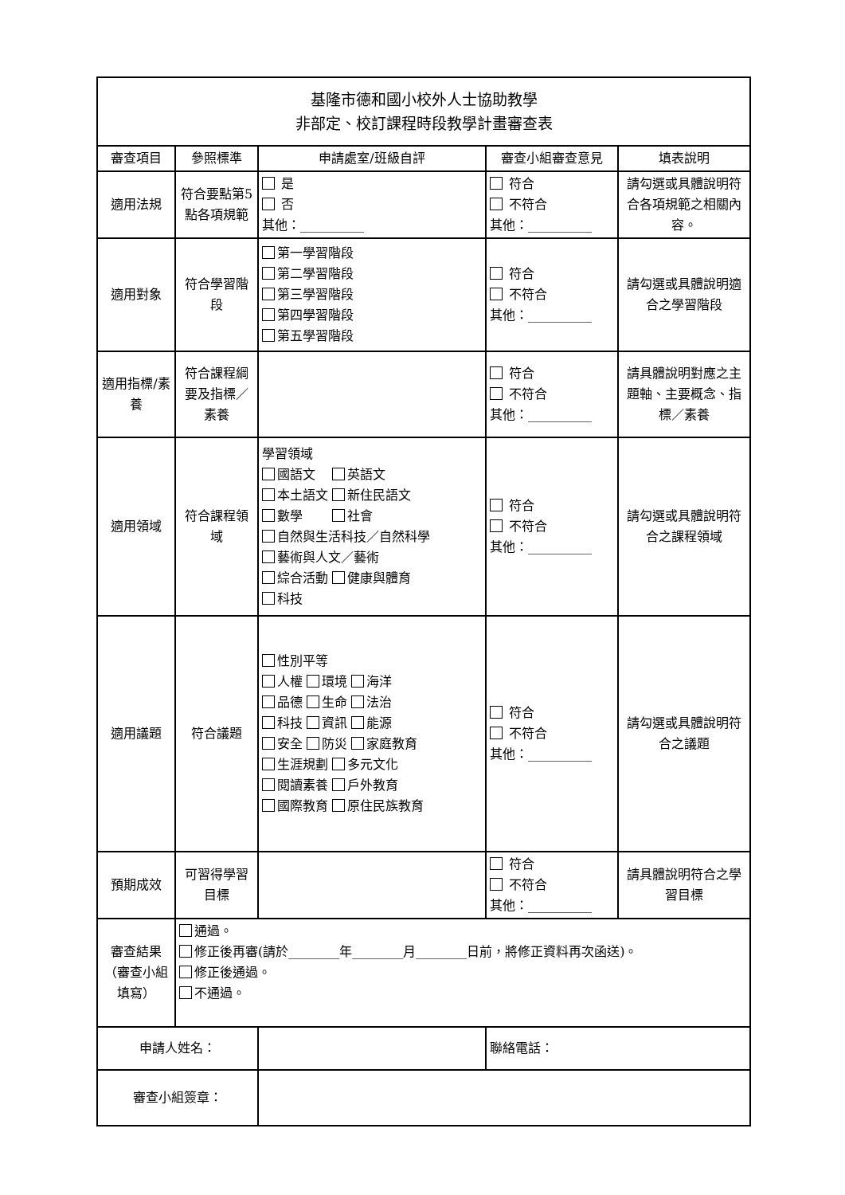| 基隆市德和國小校外人士協助教學 非部定、校訂課程時段教學計畫審查表 | | | | |
| 審查項目 | 參照標準 | 申請處室/班級自評 | 審查小組審查意見 | 填表說明 |
| 適用法規 | 符合要點第5點各項規範 | 是 否 其他：__________ | 符合 不符合 其他：__________ | 請勾選或具體說明符合各項規範之相關內容。 |
| 適用對象 | 符合學習階段 | 第一學習階段 第二學習階段 第三學習階段 第四學習階段 第五學習階段 | 符合 不符合 其他：__________ | 請勾選或具體說明適合之學習階段 |
| 適用指標/素養 | 符合課程綱要及指標／素養 | | 符合 不符合 其他：__________ | 請具體說明對應之主題軸、主要概念、指標／素養 |
| 適用領域 | 符合課程領域 | 學習領域 國語文 英語文 本土語文 新住民語文 數學 社會 自然與生活科技／自然科學 藝術與人文／藝術 綜合活動 健康與體育 科技 | 符合 不符合 其他：__________ | 請勾選或具體說明符合之課程領域 |
| 適用議題 | 符合議題 | 性別平等 人權 環境 海洋 品德 生命 法治 科技 資訊 能源 安全 防災 家庭教育 生涯規劃 多元文化 閱讀素養 戶外教育 國際教育 原住民族教育 | 符合 不符合 其他：__________ | 請勾選或具體說明符合之議題 |
| 預期成效 | 可習得學習目標 | | 符合 不符合 其他：__________ | 請具體說明符合之學習目標 |
| 審查結果（審查小組填寫） | 通過。 修正後再審(請於________年________月________日前，將修正資料再次函送)。 修正後通過。 不通過。 | | | |
| 申請人姓名： | | | 聯絡電話： | |
| 審查小組簽章： | | | | |